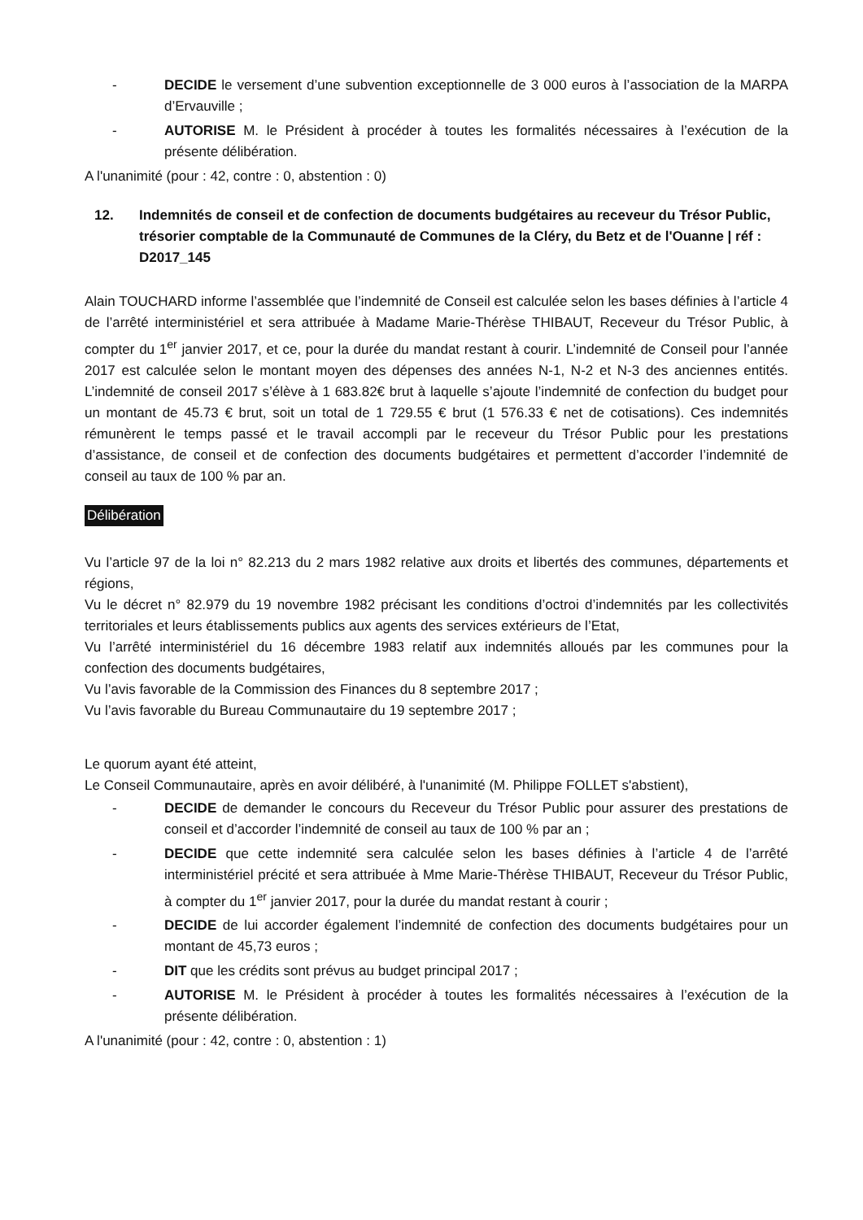- DECIDE le versement d’une subvention exceptionnelle de 3 000 euros à l’association de la MARPA d’Ervauville ;
- AUTORISE M. le Président à procéder à toutes les formalités nécessaires à l’exécution de la présente délibération.
A l'unanimité (pour : 42, contre : 0, abstention : 0)
12. Indemnités de conseil et de confection de documents budgétaires au receveur du Trésor Public, trésorier comptable de la Communauté de Communes de la Cléry, du Betz et de l'Ouanne | réf : D2017_145
Alain TOUCHARD informe l’assemblée que l’indemnité de Conseil est calculée selon les bases définies à l’article 4 de l’arrêté interministériel et sera attribuée à Madame Marie-Thérèse THIBAUT, Receveur du Trésor Public, à compter du 1<sup>er</sup> janvier 2017, et ce, pour la durée du mandat restant à courir. L’indemnité de Conseil pour l’année 2017 est calculée selon le montant moyen des dépenses des années N-1, N-2 et N-3 des anciennes entités. L’indemnité de conseil 2017 s’élève à 1 683.82€ brut à laquelle s’ajoute l’indemnité de confection du budget pour un montant de 45.73 € brut, soit un total de 1 729.55 € brut (1 576.33 € net de cotisations). Ces indemnités rémunèrent le temps passé et le travail accompli par le receveur du Trésor Public pour les prestations d’assistance, de conseil et de confection des documents budgétaires et permettent d’accorder l’indemnité de conseil au taux de 100 % par an.
Délibération
Vu l’article 97 de la loi n° 82.213 du 2 mars 1982 relative aux droits et libertés des communes, départements et régions,
Vu le décret n° 82.979 du 19 novembre 1982 précisant les conditions d’octroi d’indemnités par les collectivités territoriales et leurs établissements publics aux agents des services extérieurs de l’Etat,
Vu l’arrêté interministériel du 16 décembre 1983 relatif aux indemnités alloués par les communes pour la confection des documents budgétaires,
Vu l’avis favorable de la Commission des Finances du 8 septembre 2017 ;
Vu l’avis favorable du Bureau Communautaire du 19 septembre 2017 ;
Le quorum ayant été atteint,
Le Conseil Communautaire, après en avoir délibéré, à l'unanimité (M. Philippe FOLLET s'abstient),
- DECIDE de demander le concours du Receveur du Trésor Public pour assurer des prestations de conseil et d’accorder l’indemnité de conseil au taux de 100 % par an ;
- DECIDE que cette indemnité sera calculée selon les bases définies à l’article 4 de l’arrêté interministériel précité et sera attribuée à Mme Marie-Thérèse THIBAUT, Receveur du Trésor Public, à compter du 1<sup>er</sup> janvier 2017, pour la durée du mandat restant à courir ;
- DECIDE de lui accorder également l’indemnité de confection des documents budgétaires pour un montant de 45,73 euros ;
- DIT que les crédits sont prévus au budget principal 2017 ;
- AUTORISE M. le Président à procéder à toutes les formalités nécessaires à l’exécution de la présente délibération.
A l'unanimité (pour : 42, contre : 0, abstention : 1)